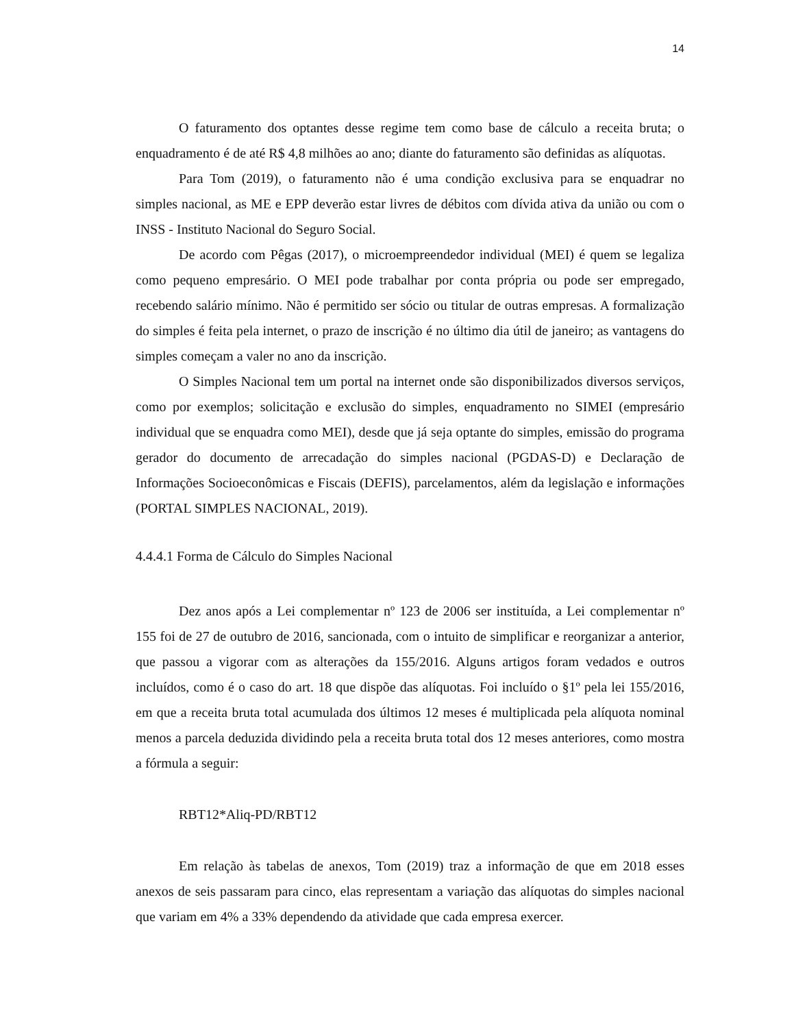14
O faturamento dos optantes desse regime tem como base de cálculo a receita bruta; o enquadramento é de até R$ 4,8 milhões ao ano; diante do faturamento são definidas as alíquotas.
Para Tom (2019), o faturamento não é uma condição exclusiva para se enquadrar no simples nacional, as ME e EPP deverão estar livres de débitos com dívida ativa da união ou com o INSS - Instituto Nacional do Seguro Social.
De acordo com Pêgas (2017), o microempreendedor individual (MEI) é quem se legaliza como pequeno empresário. O MEI pode trabalhar por conta própria ou pode ser empregado, recebendo salário mínimo. Não é permitido ser sócio ou titular de outras empresas. A formalização do simples é feita pela internet, o prazo de inscrição é no último dia útil de janeiro; as vantagens do simples começam a valer no ano da inscrição.
O Simples Nacional tem um portal na internet onde são disponibilizados diversos serviços, como por exemplos; solicitação e exclusão do simples, enquadramento no SIMEI (empresário individual que se enquadra como MEI), desde que já seja optante do simples, emissão do programa gerador do documento de arrecadação do simples nacional (PGDAS-D) e Declaração de Informações Socioeconômicas e Fiscais (DEFIS), parcelamentos, além da legislação e informações (PORTAL SIMPLES NACIONAL, 2019).
4.4.4.1 Forma de Cálculo do Simples Nacional
Dez anos após a Lei complementar nº 123 de 2006 ser instituída, a Lei complementar nº 155 foi de 27 de outubro de 2016, sancionada, com o intuito de simplificar e reorganizar a anterior, que passou a vigorar com as alterações da 155/2016. Alguns artigos foram vedados e outros incluídos, como é o caso do art. 18 que dispõe das alíquotas. Foi incluído o §1º pela lei 155/2016, em que a receita bruta total acumulada dos últimos 12 meses é multiplicada pela alíquota nominal menos a parcela deduzida dividindo pela a receita bruta total dos 12 meses anteriores, como mostra a fórmula a seguir:
RBT12*Aliq-PD/RBT12
Em relação às tabelas de anexos, Tom (2019) traz a informação de que em 2018 esses anexos de seis passaram para cinco, elas representam a variação das alíquotas do simples nacional que variam em 4% a 33% dependendo da atividade que cada empresa exercer.